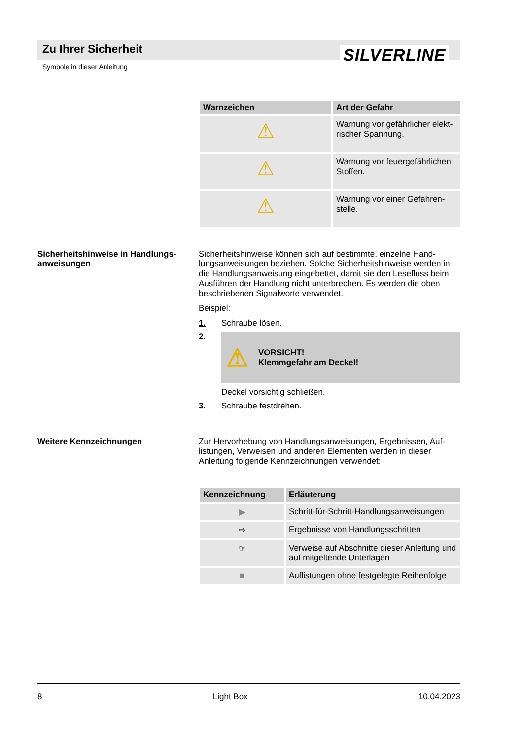Zu Ihrer Sicherheit SILVERLINE
Symbole in dieser Anleitung
| Warnzeichen | Art der Gefahr |
| --- | --- |
| ⚠ | Warnung vor gefährlicher elekt-rischer Spannung. |
| ⚠ | Warnung vor feuergefährlichen Stoffen. |
| ⚠ | Warnung vor einer Gefahren-stelle. |
Sicherheitshinweise in Handlungs-anweisungen
Sicherheitshinweise können sich auf bestimmte, einzelne Hand-lungsanweisungen beziehen. Solche Sicherheitshinweise werden in die Handlungsanweisung eingebettet, damit sie den Lesefluss beim Ausführen der Handlung nicht unterbrechen. Es werden die oben beschriebenen Signalworte verwendet.
Beispiel:
1. Schraube lösen.
2.
⚠ VORSICHT!
Klemmgefahr am Deckel!
Deckel vorsichtig schließen.
3. Schraube festdrehen.
Weitere Kennzeichnungen
Zur Hervorhebung von Handlungsanweisungen, Ergebnissen, Auf-listungen, Verweisen und anderen Elementen werden in dieser Anleitung folgende Kennzeichnungen verwendet:
| Kennzeichnung | Erläuterung |
| --- | --- |
| ▶ | Schritt-für-Schritt-Handlungsanweisungen |
| ⇨ | Ergebnisse von Handlungsschritten |
| ☞ | Verweise auf Abschnitte dieser Anleitung und auf mitgeltende Unterlagen |
| ■ | Auflistungen ohne festgelegte Reihenfolge |
8 Light Box 10.04.2023